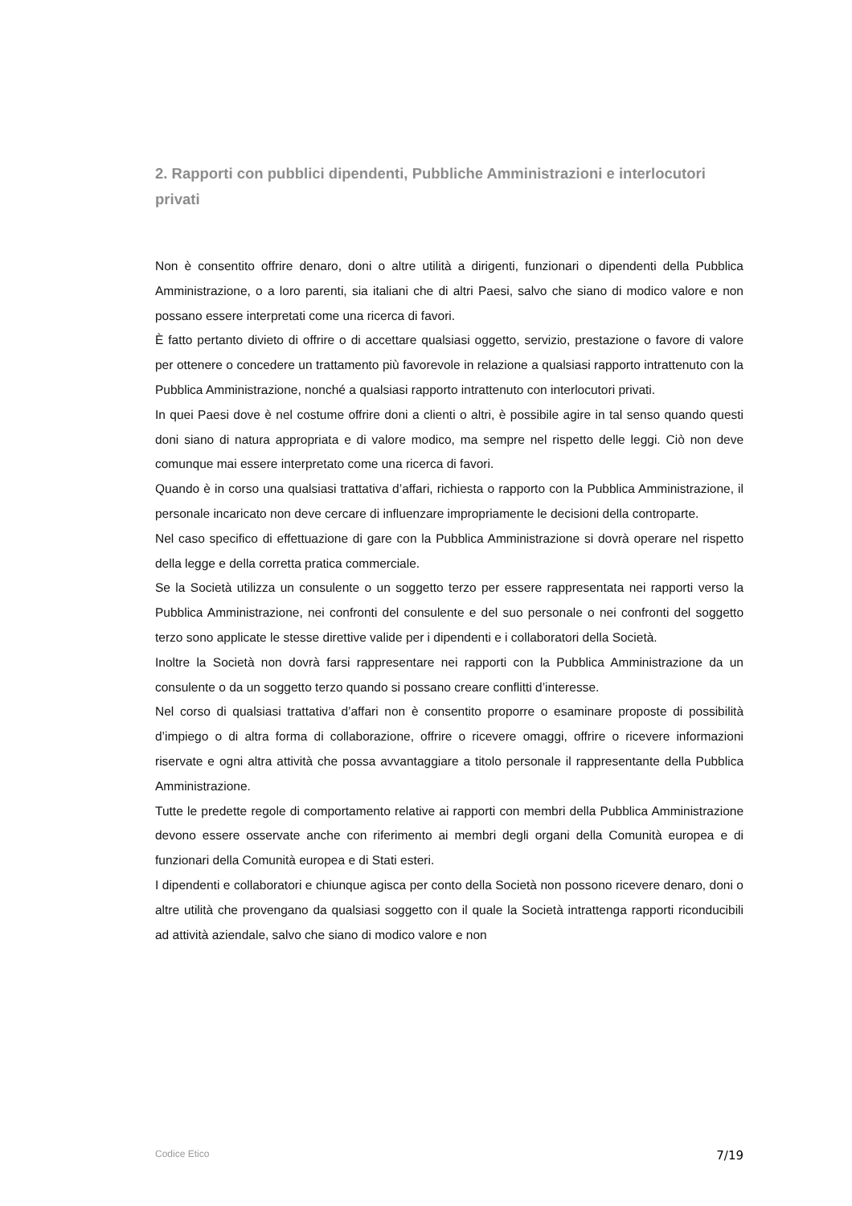2. Rapporti con pubblici dipendenti, Pubbliche Amministrazioni e interlocutori privati
Non è consentito offrire denaro, doni o altre utilità a dirigenti, funzionari o dipendenti della Pubblica Amministrazione, o a loro parenti, sia italiani che di altri Paesi, salvo che siano di modico valore e non possano essere interpretati come una ricerca di favori.
È fatto pertanto divieto di offrire o di accettare qualsiasi oggetto, servizio, prestazione o favore di valore per ottenere o concedere un trattamento più favorevole in relazione a qualsiasi rapporto intrattenuto con la Pubblica Amministrazione, nonché a qualsiasi rapporto intrattenuto con interlocutori privati.
In quei Paesi dove è nel costume offrire doni a clienti o altri, è possibile agire in tal senso quando questi doni siano di natura appropriata e di valore modico, ma sempre nel rispetto delle leggi. Ciò non deve comunque mai essere interpretato come una ricerca di favori.
Quando è in corso una qualsiasi trattativa d’affari, richiesta o rapporto con la Pubblica Amministrazione, il personale incaricato non deve cercare di influenzare impropriamente le decisioni della controparte.
Nel caso specifico di effettuazione di gare con la Pubblica Amministrazione si dovrà operare nel rispetto della legge e della corretta pratica commerciale.
Se la Società utilizza un consulente o un soggetto terzo per essere rappresentata nei rapporti verso la Pubblica Amministrazione, nei confronti del consulente e del suo personale o nei confronti del soggetto terzo sono applicate le stesse direttive valide per i dipendenti e i collaboratori della Società.
Inoltre la Società non dovrà farsi rappresentare nei rapporti con la Pubblica Amministrazione da un consulente o da un soggetto terzo quando si possano creare conflitti d’interesse.
Nel corso di qualsiasi trattativa d’affari non è consentito proporre o esaminare proposte di possibilità d’impiego o di altra forma di collaborazione, offrire o ricevere omaggi, offrire o ricevere informazioni riservate e ogni altra attività che possa avvantaggiare a titolo personale il rappresentante della Pubblica Amministrazione.
Tutte le predette regole di comportamento relative ai rapporti con membri della Pubblica Amministrazione devono essere osservate anche con riferimento ai membri degli organi della Comunità europea e di funzionari della Comunità europea e di Stati esteri.
I dipendenti e collaboratori e chiunque agisca per conto della Società non possono ricevere denaro, doni o altre utilità che provengano da qualsiasi soggetto con il quale la Società intrattenga rapporti riconducibili ad attività aziendale, salvo che siano di modico valore e non
Codice Etico 7/19